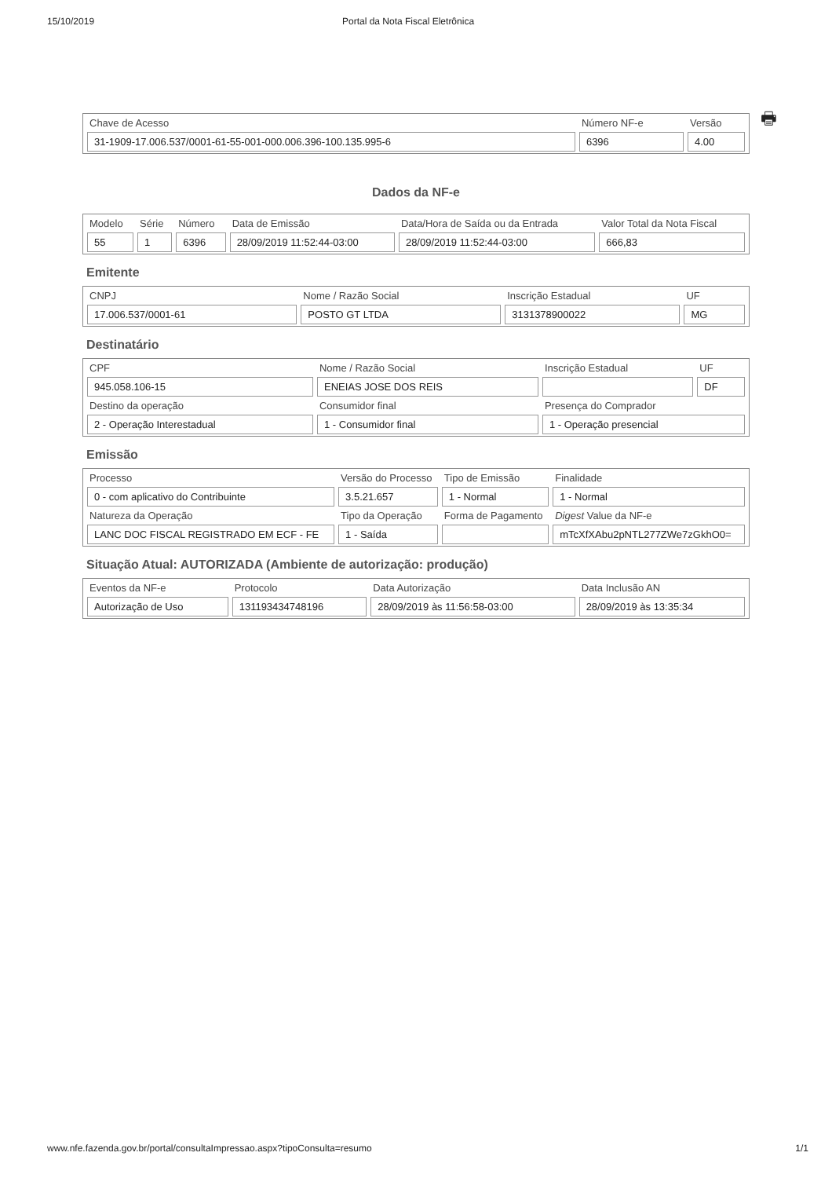15/10/2019 Portal da Nota Fiscal Eletrônica
🖶
| Chave de Acesso | Número NF-e | Versão |
| --- | --- | --- |
| 31-1909-17.006.537/0001-61-55-001-000.006.396-100.135.995-6 | 6396 | 4.00 |
Dados da NF-e
| Modelo | Série | Número | Data de Emissão | Data/Hora de Saída ou da Entrada | Valor Total da Nota Fiscal |
| --- | --- | --- | --- | --- | --- |
| 55 | 1 | 6396 | 28/09/2019 11:52:44-03:00 | 28/09/2019 11:52:44-03:00 | 666,83 |
Emitente
| CNPJ | Nome / Razão Social | Inscrição Estadual | UF |
| --- | --- | --- | --- |
| 17.006.537/0001-61 | POSTO GT LTDA | 3131378900022 | MG |
Destinatário
| CPF | Nome / Razão Social | Inscrição Estadual | UF |
| --- | --- | --- | --- |
| 945.058.106-15 | ENEIAS JOSE DOS REIS | | DF |
| Destino da operação | Consumidor final | Presença do Comprador | |
| 2 - Operação Interestadual | 1 - Consumidor final | 1 - Operação presencial | |
Emissão
| Processo | Versão do Processo | Tipo de Emissão | Finalidade |
| --- | --- | --- | --- |
| 0 - com aplicativo do Contribuinte | 3.5.21.657 | 1 - Normal | 1 - Normal |
| Natureza da Operação | Tipo da Operação | Forma de Pagamento | Digest Value da NF-e |
| LANC DOC FISCAL REGISTRADO EM ECF - FE | 1 - Saída | | mTcXfXAbu2pNTL277ZWe7zGkhO0= |
Situação Atual: AUTORIZADA (Ambiente de autorização: produção)
| Eventos da NF-e | Protocolo | Data Autorização | Data Inclusão AN |
| --- | --- | --- | --- |
| Autorização de Uso | 131193434748196 | 28/09/2019 às 11:56:58-03:00 | 28/09/2019 às 13:35:34 |
www.nfe.fazenda.gov.br/portal/consultaImpressao.aspx?tipoConsulta=resumo 1/1